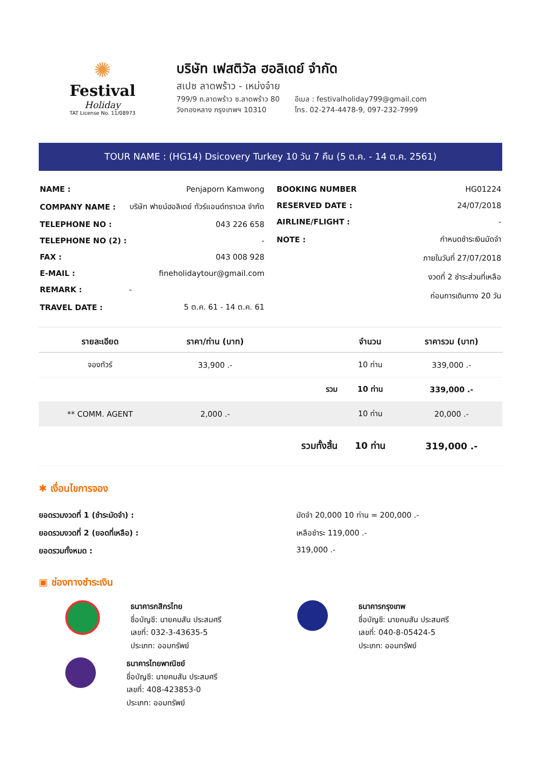✺
Festival
Holiday
TAT License No. 11/08973
บริษัท เฟสติวัล ฮอลิเดย์ จำกัด
สเปซ ลาดพร้าว - เหม่งจ๋าย
799/9 ถ.ลาดพร้าว ซ.ลาดพร้าว 80
วังทองหลาง กรุงเทพฯ 10310
อีเมล : festivalholiday799@gmail.com
โทร. 02-274-4478-9, 097-232-7999
TOUR NAME : (HG14) Dsicovery Turkey 10 วัน 7 คืน (5 ต.ค. - 14 ต.ค. 2561)
| NAME : | Penjaporn Kamwong |
| COMPANY NAME : | บริษัท ฟายน์ฮอลิเดย์ ทัวร์แอนด์ทราเวล จำกัด |
| TELEPHONE NO : | 043 226 658 |
| TELEPHONE NO (2) : | - |
| FAX : | 043 008 928 |
| E-MAIL : | fineholidaytour@gmail.com |
| REMARK : | - |
| TRAVEL DATE : | 5 ต.ค. 61 - 14 ต.ค. 61 |
| BOOKING NUMBER | HG01224 |
| RESERVED DATE : | 24/07/2018 |
| AIRLINE/FLIGHT : | - |
| NOTE : | กำหนดชำระเงินมัดจำ |
| | ภายในวันที่ 27/07/2018 |
| | งวดที่ 2 ชำระส่วนที่เหลือ |
| | ก่อนการเดินทาง 20 วัน |
| รายละเอียด | ราคา/ท่าน (บาท) | | จำนวน | ราคารวม (บาท) |
| --- | --- | --- | --- | --- |
| จองทัวร์ | 33,900 .- | | 10 ท่าน | 339,000 .- |
| | | รวม | 10 ท่าน | 339,000 .- |
| ** COMM. AGENT | 2,000 .- | | 10 ท่าน | 20,000 .- |
| | | รวมทั้งสิ้น | 10 ท่าน | 319,000 .- |
✱ เงื่อนไขการจอง
ยอดรวมงวดที่ 1 (ชำระมัดจำ) : มัดจำ 20,000 10 ท่าน = 200,000 .-
ยอดรวมงวดที่ 2 (ยอดที่เหลือ) : เหลือชำระ 119,000 .-
ยอดรวมทั้งหมด : 319,000 .-
▣ ช่องทางชำระเงิน
ธนาคารกสิกรไทย
ชื่อบัญชี: นายคมสัน ประสมศรี
เลขที่: 032-3-43635-5
ประเภท: ออมทรัพย์
ธนาคารกรุงเทพ
ชื่อบัญชี: นายคมสัน ประสมศรี
เลขที่: 040-8-05424-5
ประเภท: ออมทรัพย์
ธนาคารไทยพาณิชย์
ชื่อบัญชี: นายคมสัน ประสมศรี
เลขที่: 408-423853-0
ประเภท: ออมทรัพย์